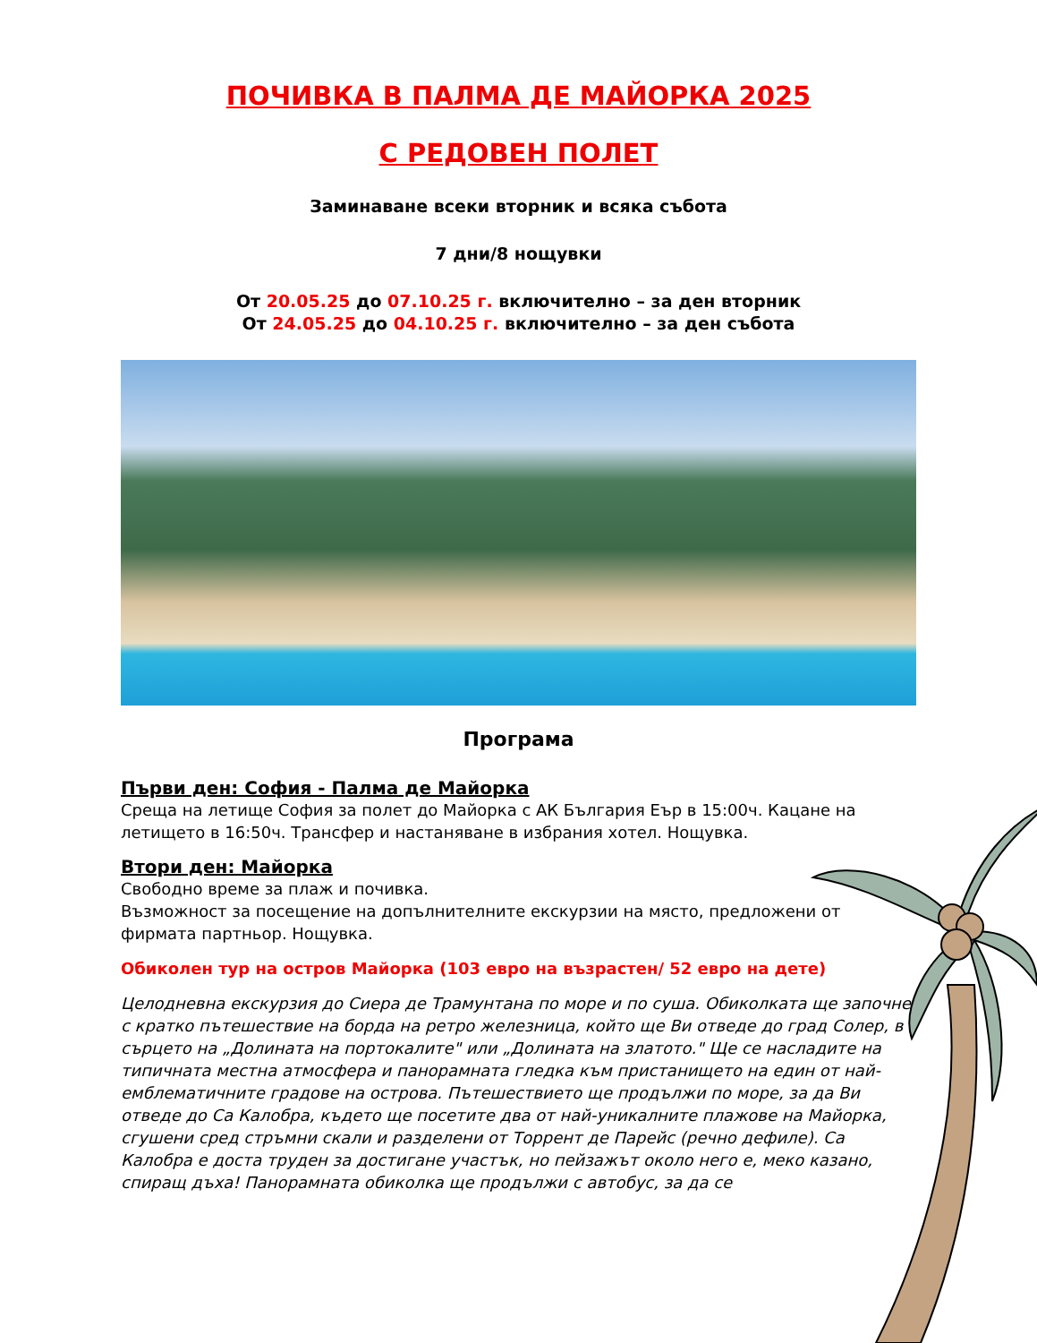ПОЧИВКА В ПАЛМА ДЕ МАЙОРКА 2025
С РЕДОВЕН ПОЛЕТ
Заминаване всеки вторник и всяка събота
7 дни/8 нощувки
От 20.05.25 до 07.10.25 г. включително – за ден вторник
От 24.05.25 до 04.10.25 г. включително – за ден събота
Програма
Първи ден: София - Палма де Майорка
Среща на летище София за полет до Майорка с АК България Еър в 15:00ч. Кацане на летището в 16:50ч. Трансфер и настаняване в избрания хотел. Нощувка.
Втори ден: Майорка
Свободно време за плаж и почивка.
Възможност за посещение на допълнителните екскурзии на място, предложени от фирмата партньор. Нощувка.
Обиколен тур на остров Майорка (103 евро на възрастен/ 52 евро на дете)
Целодневна екскурзия до Сиера де Трамунтана по море и по суша. Обиколката ще започне с кратко пътешествие на борда на ретро железница, който ще Ви отведе до град Солер, в сърцето на „Долината на портокалите" или „Долината на златото." Ще се насладите на типичната местна атмосфера и панорамната гледка към пристанището на един от най-емблематичните градове на острова. Пътешествието ще продължи по море, за да Ви отведе до Са Калобра, където ще посетите два от най-уникалните плажове на Майорка, сгушени сред стръмни скали и разделени от Торрент де Парейс (речно дефиле). Са Калобра е доста труден за достигане участък, но пейзажът около него е, меко казано, спиращ дъха! Панорамната обиколка ще продължи с автобус, за да се